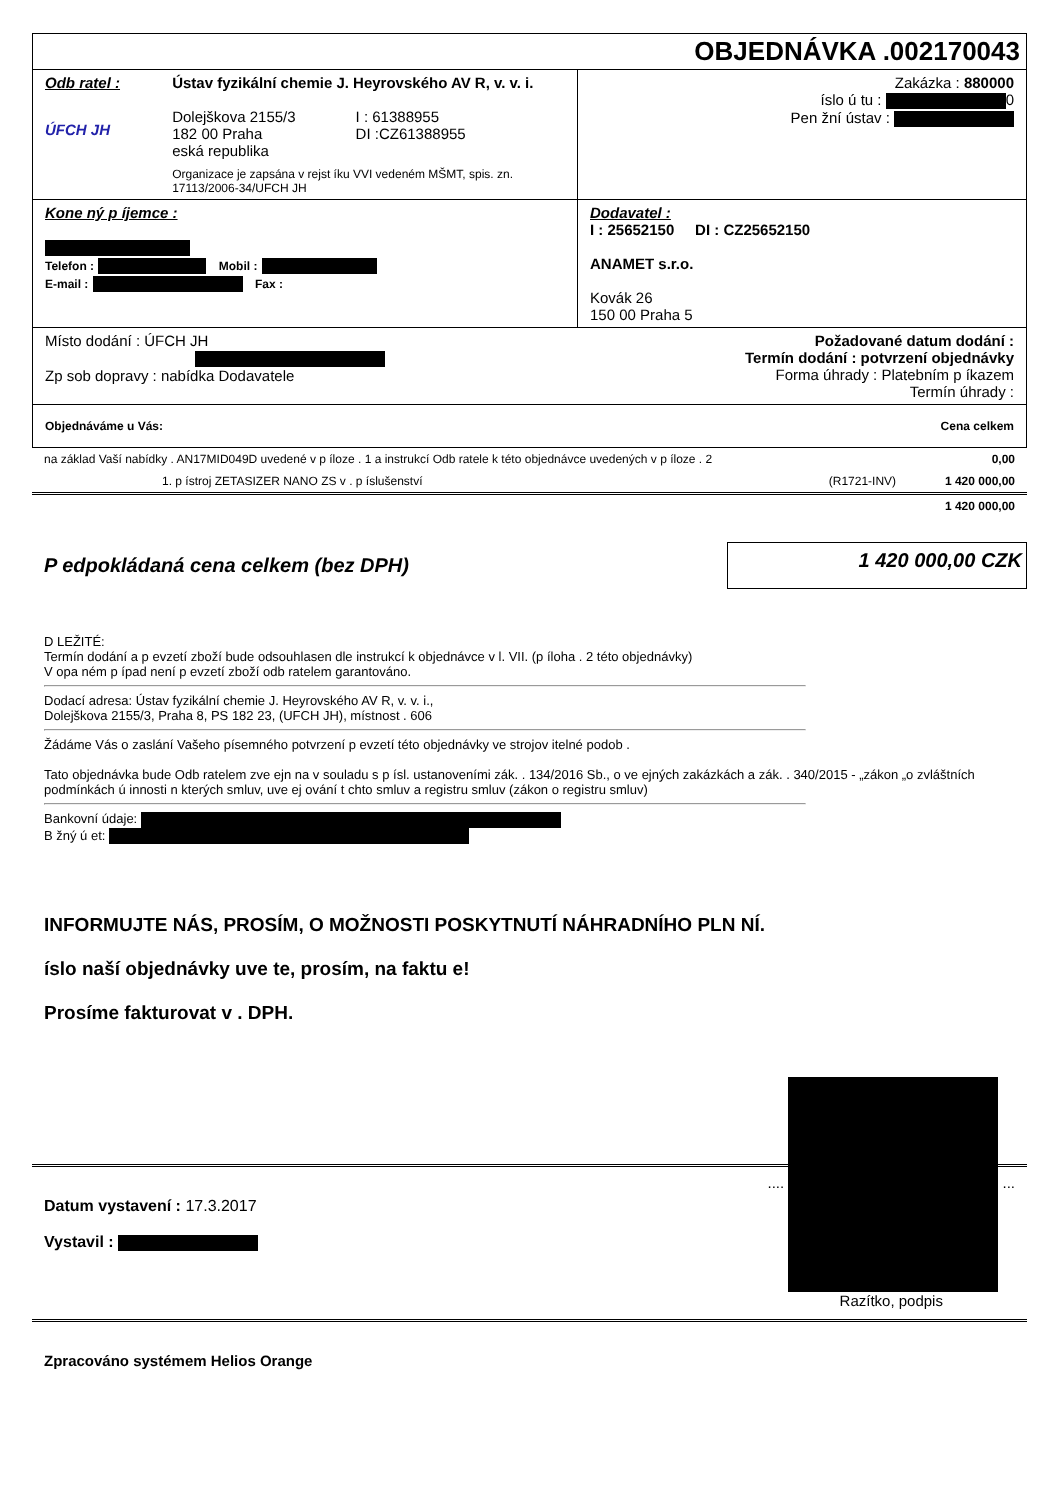OBJEDNÁVKA .002170043
| Odb ratel : ÚFCH JH Ústav fyzikální chemie J. Heyrovského AV R, v. v. i. Dolejškova 2155/3 182 00 Praha eská republika I : 61388955 DI :CZ61388955 Organizace je zapsána v rejst íku VVI vedeném MŠMT, spis. zn. 17113/2006-34/UFCH JH | Zakázka : 880000 íslo ú tu : 0 Pen žní ústav : |
| Kone ný p íjemce : Telefon : Mobil : E-mail : Fax : | Dodavatel : I : 25652150 DI : CZ25652150 ANAMET s.r.o. Kovák 26 150 00 Praha 5 |
| Místo dodání : ÚFCH JH Zp sob dopravy : nabídka Dodavatele | Požadované datum dodání : Termín dodání : potvrzení objednávky Forma úhrady : Platebním p íkazem Termín úhrady : |
| Objednáváme u Vás: | Cena celkem |
| na základ Vaší nabídky . AN17MID049D uvedené v p íloze . 1 a instrukcí Odb ratele k této objednávce uvedených v p íloze . 2 | | 0,00 |
| 1. p ístroj ZETASIZER NANO ZS v . p íslušenství | (R1721-INV) | 1 420 000,00 |
1 420 000,00
P edpokládaná cena celkem (bez DPH)
1 420 000,00 CZK
D LEŽITÉ:
Termín dodání a p evzetí zboží bude odsouhlasen dle instrukcí k objednávce v l. VII. (p íloha . 2 této objednávky)
V opa ném p ípad není p evzetí zboží odb ratelem garantováno.
Dodací adresa: Ústav fyzikální chemie J. Heyrovského AV R, v. v. i.,
Dolejškova 2155/3, Praha 8, PS 182 23, (UFCH JH), místnost . 606
Žádáme Vás o zaslání Vašeho písemného potvrzení p evzetí této objednávky ve strojov itelné podob .
Tato objednávka bude Odb ratelem zve ejn na v souladu s p ísl. ustanoveními zák. . 134/2016 Sb., o ve ejných zakázkách a zák. . 340/2015 - „zákon „o zvláštních podmínkách ú innosti n kterých smluv, uve ej ování t chto smluv a registru smluv (zákon o registru smluv)
Bankovní údaje:
B žný ú et:
INFORMUJTE NÁS, PROSÍM, O MOŽNOSTI POSKYTNUTÍ NÁHRADNÍHO PLN NÍ.
íslo naší objednávky uve te, prosím, na faktu e!
Prosíme fakturovat v . DPH.
Datum vystavení : 17.3.2017
Vystavil :
.... ...
Razítko, podpis
Zpracováno systémem Helios Orange